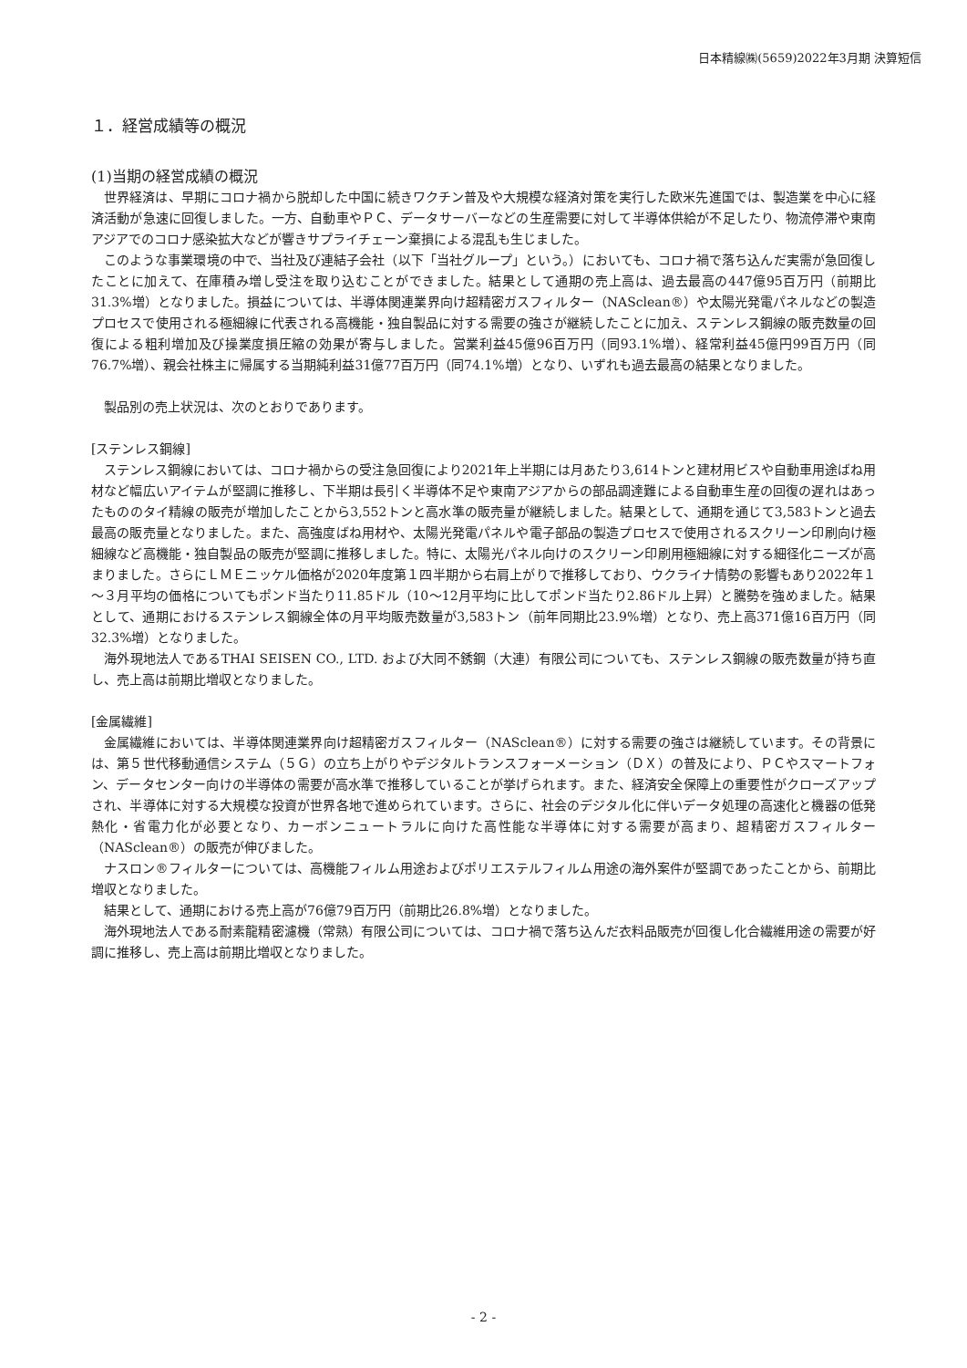日本精線㈱(5659)2022年3月期 決算短信
１．経営成績等の概況
(1)当期の経営成績の概況
世界経済は、早期にコロナ禍から脱却した中国に続きワクチン普及や大規模な経済対策を実行した欧米先進国では、製造業を中心に経済活動が急速に回復しました。一方、自動車やＰＣ、データサーバーなどの生産需要に対して半導体供給が不足したり、物流停滞や東南アジアでのコロナ感染拡大などが響きサプライチェーン棄損による混乱も生じました。
このような事業環境の中で、当社及び連結子会社（以下「当社グループ」という。）においても、コロナ禍で落ち込んだ実需が急回復したことに加えて、在庫積み増し受注を取り込むことができました。結果として通期の売上高は、過去最高の447億95百万円（前期比31.3%増）となりました。損益については、半導体関連業界向け超精密ガスフィルター（NASclean®）や太陽光発電パネルなどの製造プロセスで使用される極細線に代表される高機能・独自製品に対する需要の強さが継続したことに加え、ステンレス鋼線の販売数量の回復による粗利増加及び操業度損圧縮の効果が寄与しました。営業利益45億96百万円（同93.1%増）、経常利益45億円99百万円（同76.7%増）、親会社株主に帰属する当期純利益31億77百万円（同74.1%増）となり、いずれも過去最高の結果となりました。
製品別の売上状況は、次のとおりであります。
[ステンレス鋼線]
ステンレス鋼線においては、コロナ禍からの受注急回復により2021年上半期には月あたり3,614トンと建材用ビスや自動車用途ばね用材など幅広いアイテムが堅調に推移し、下半期は長引く半導体不足や東南アジアからの部品調達難による自動車生産の回復の遅れはあったもののタイ精線の販売が増加したことから3,552トンと高水準の販売量が継続しました。結果として、通期を通じて3,583トンと過去最高の販売量となりました。また、高強度ばね用材や、太陽光発電パネルや電子部品の製造プロセスで使用されるスクリーン印刷向け極細線など高機能・独自製品の販売が堅調に推移しました。特に、太陽光パネル向けのスクリーン印刷用極細線に対する細径化ニーズが高まりました。さらにＬＭＥニッケル価格が2020年度第１四半期から右肩上がりで推移しており、ウクライナ情勢の影響もあり2022年１～３月平均の価格についてもポンド当たり11.85ドル（10～12月平均に比してポンド当たり2.86ドル上昇）と騰勢を強めました。結果として、通期におけるステンレス鋼線全体の月平均販売数量が3,583トン（前年同期比23.9%増）となり、売上高371億16百万円（同32.3%増）となりました。
海外現地法人であるTHAI SEISEN CO., LTD. および大同不銹鋼（大連）有限公司についても、ステンレス鋼線の販売数量が持ち直し、売上高は前期比増収となりました。
[金属繊維]
金属繊維においては、半導体関連業界向け超精密ガスフィルター（NASclean®）に対する需要の強さは継続しています。その背景には、第５世代移動通信システム（５Ｇ）の立ち上がりやデジタルトランスフォーメーション（ＤＸ）の普及により、ＰＣやスマートフォン、データセンター向けの半導体の需要が高水準で推移していることが挙げられます。また、経済安全保障上の重要性がクローズアップされ、半導体に対する大規模な投資が世界各地で進められています。さらに、社会のデジタル化に伴いデータ処理の高速化と機器の低発熱化・省電力化が必要となり、カーボンニュートラルに向けた高性能な半導体に対する需要が高まり、超精密ガスフィルター（NASclean®）の販売が伸びました。
ナスロン®フィルターについては、高機能フィルム用途およびポリエステルフィルム用途の海外案件が堅調であったことから、前期比増収となりました。
結果として、通期における売上高が76億79百万円（前期比26.8%増）となりました。
海外現地法人である耐素龍精密濾機（常熟）有限公司については、コロナ禍で落ち込んだ衣料品販売が回復し化合繊維用途の需要が好調に推移し、売上高は前期比増収となりました。
- 2 -